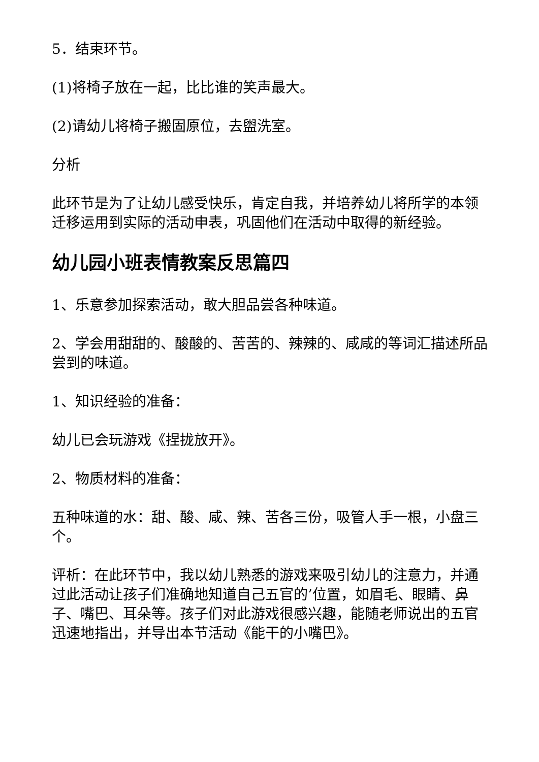5．结束环节。
(1)将椅子放在一起，比比谁的笑声最大。
(2)请幼儿将椅子搬固原位，去盥洗室。
分析
此环节是为了让幼儿感受快乐，肯定自我，并培养幼儿将所学的本领迁移运用到实际的活动申表，巩固他们在活动中取得的新经验。
幼儿园小班表情教案反思篇四
1、乐意参加探索活动，敢大胆品尝各种味道。
2、学会用甜甜的、酸酸的、苦苦的、辣辣的、咸咸的等词汇描述所品尝到的味道。
1、知识经验的准备：
幼儿已会玩游戏《捏拢放开》。
2、物质材料的准备：
五种味道的水：甜、酸、咸、辣、苦各三份，吸管人手一根，小盘三个。
评析：在此环节中，我以幼儿熟悉的游戏来吸引幼儿的注意力，并通过此活动让孩子们准确地知道自己五官的’位置，如眉毛、眼睛、鼻子、嘴巴、耳朵等。孩子们对此游戏很感兴趣，能随老师说出的五官迅速地指出，并导出本节活动《能干的小嘴巴》。